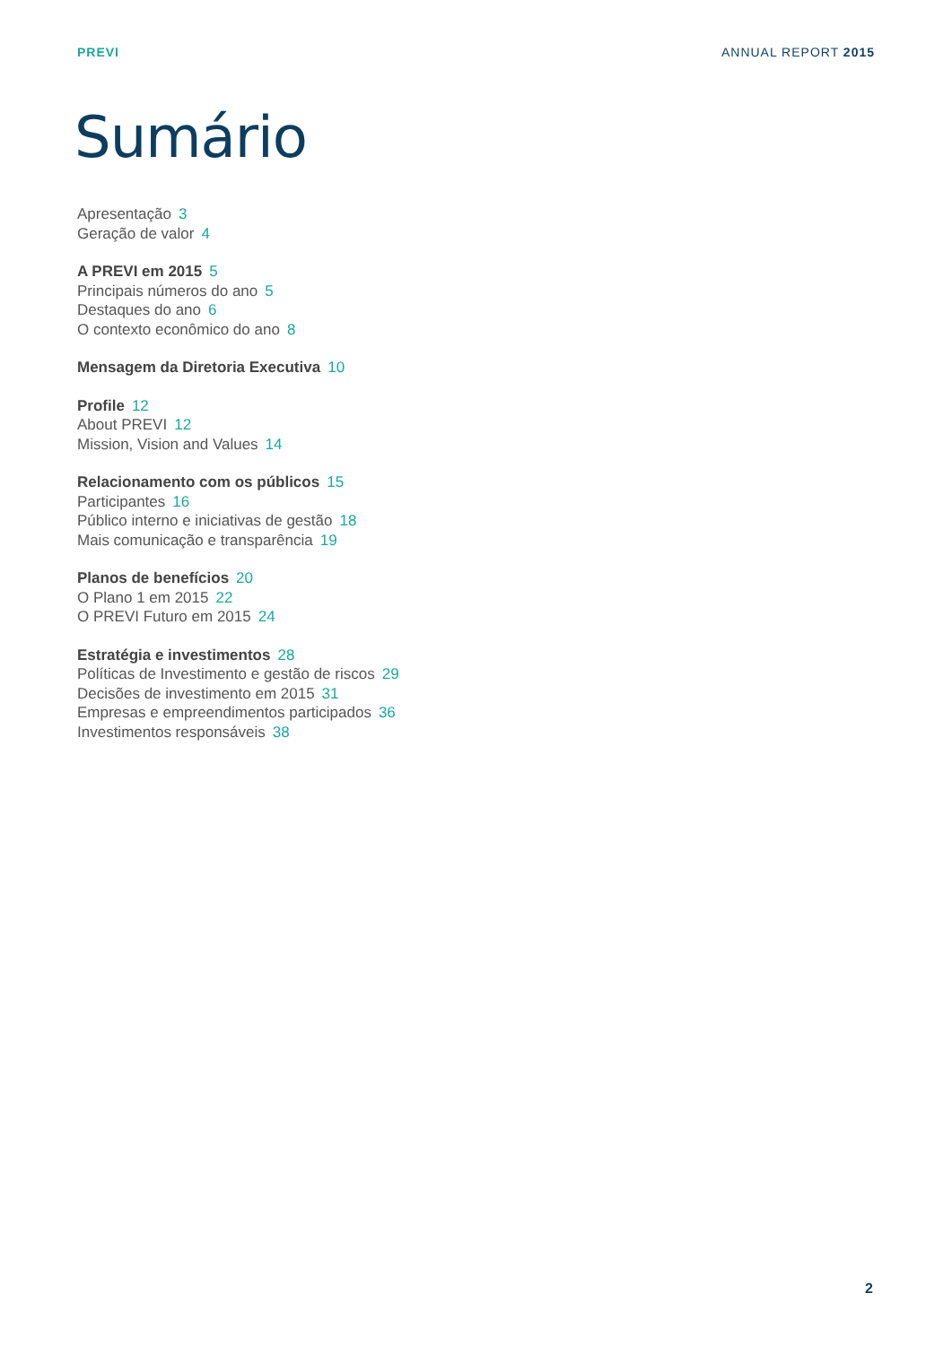PREVI ANNUAL REPORT 2015
Sumário
Apresentação 3
Geração de valor 4
A PREVI em 2015 5
Principais números do ano 5
Destaques do ano 6
O contexto econômico do ano 8
Mensagem da Diretoria Executiva 10
Profile 12
About PREVI 12
Mission, Vision and Values 14
Relacionamento com os públicos 15
Participantes 16
Público interno e iniciativas de gestão 18
Mais comunicação e transparência 19
Planos de benefícios 20
O Plano 1 em 2015 22
O PREVI Futuro em 2015 24
Estratégia e investimentos 28
Políticas de Investimento e gestão de riscos 29
Decisões de investimento em 2015 31
Empresas e empreendimentos participados 36
Investimentos responsáveis 38
2